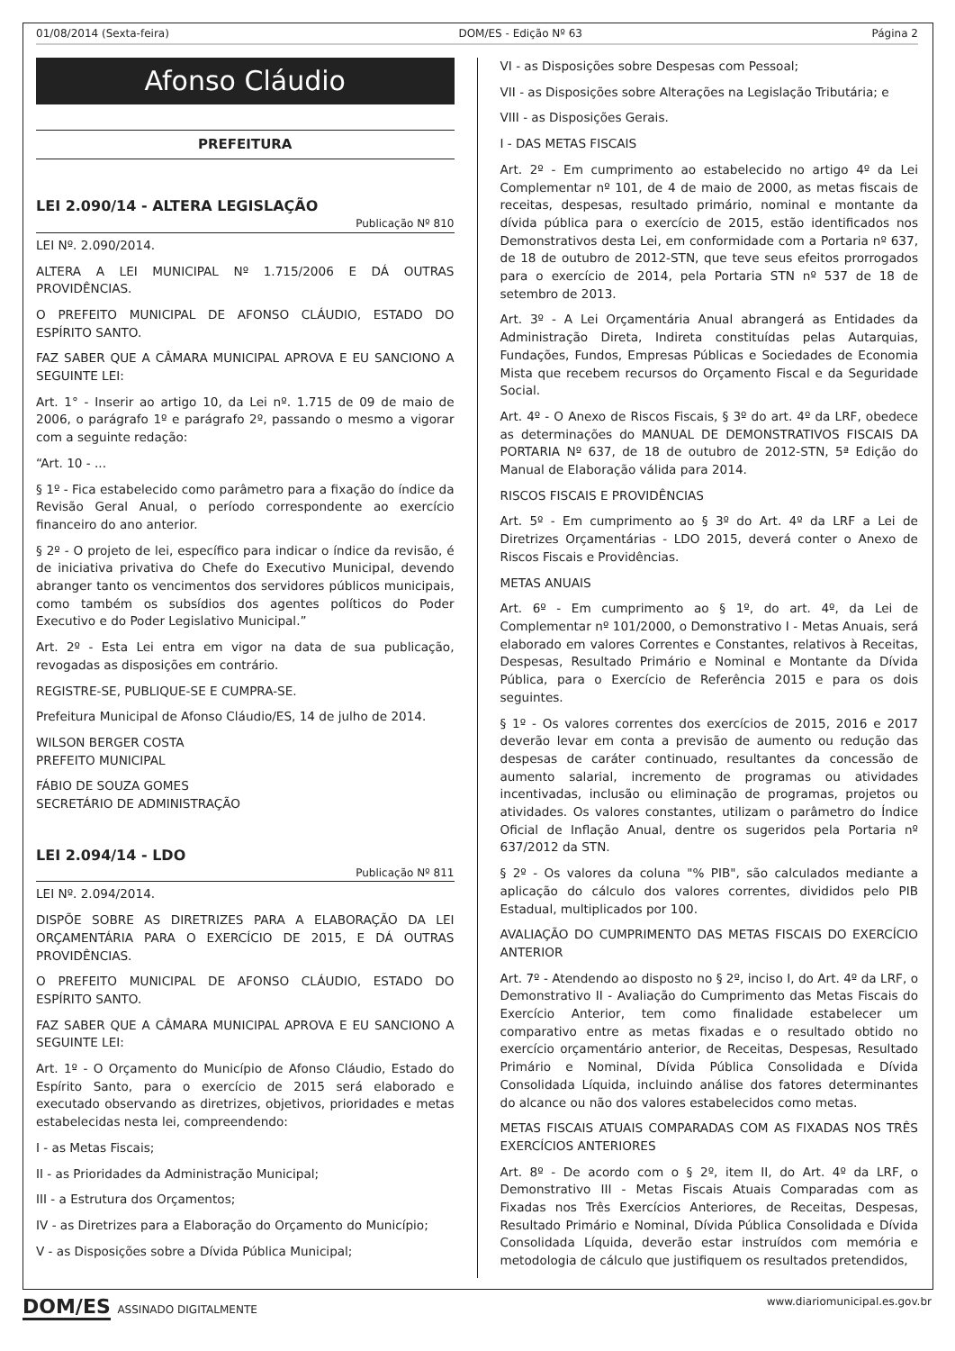01/08/2014 (Sexta-feira) DOM/ES - Edição Nº 63 Página 2
Afonso Cláudio
PREFEITURA
LEI 2.090/14 - ALTERA LEGISLAÇÃO
Publicação Nº 810
LEI Nº. 2.090/2014.
ALTERA A LEI MUNICIPAL Nº 1.715/2006 E DÁ OUTRAS PROVIDÊNCIAS.
O PREFEITO MUNICIPAL DE AFONSO CLÁUDIO, ESTADO DO ESPÍRITO SANTO.
FAZ SABER QUE A CÂMARA MUNICIPAL APROVA E EU SANCIONO A SEGUINTE LEI:
Art. 1° - Inserir ao artigo 10, da Lei nº. 1.715 de 09 de maio de 2006, o parágrafo 1º e parágrafo 2º, passando o mesmo a vigorar com a seguinte redação:
“Art. 10 - ...
§ 1º - Fica estabelecido como parâmetro para a fixação do índice da Revisão Geral Anual, o período correspondente ao exercício financeiro do ano anterior.
§ 2º - O projeto de lei, específico para indicar o índice da revisão, é de iniciativa privativa do Chefe do Executivo Municipal, devendo abranger tanto os vencimentos dos servidores públicos municipais, como também os subsídios dos agentes políticos do Poder Executivo e do Poder Legislativo Municipal.”
Art. 2º - Esta Lei entra em vigor na data de sua publicação, revogadas as disposições em contrário.
REGISTRE-SE, PUBLIQUE-SE E CUMPRA-SE.
Prefeitura Municipal de Afonso Cláudio/ES, 14 de julho de 2014.
WILSON BERGER COSTA
PREFEITO MUNICIPAL
FÁBIO DE SOUZA GOMES
SECRETÁRIO DE ADMINISTRAÇÃO
LEI 2.094/14 - LDO
Publicação Nº 811
LEI Nº. 2.094/2014.
DISPÕE SOBRE AS DIRETRIZES PARA A ELABORAÇÃO DA LEI ORÇAMENTÁRIA PARA O EXERCÍCIO DE 2015, E DÁ OUTRAS PROVIDÊNCIAS.
O PREFEITO MUNICIPAL DE AFONSO CLÁUDIO, ESTADO DO ESPÍRITO SANTO.
FAZ SABER QUE A CÂMARA MUNICIPAL APROVA E EU SANCIONO A SEGUINTE LEI:
Art. 1º - O Orçamento do Município de Afonso Cláudio, Estado do Espírito Santo, para o exercício de 2015 será elaborado e executado observando as diretrizes, objetivos, prioridades e metas estabelecidas nesta lei, compreendendo:
I - as Metas Fiscais;
II - as Prioridades da Administração Municipal;
III - a Estrutura dos Orçamentos;
IV - as Diretrizes para a Elaboração do Orçamento do Município;
V - as Disposições sobre a Dívida Pública Municipal;
VI - as Disposições sobre Despesas com Pessoal;
VII - as Disposições sobre Alterações na Legislação Tributária; e
VIII - as Disposições Gerais.
I - DAS METAS FISCAIS
Art. 2º - Em cumprimento ao estabelecido no artigo 4º da Lei Complementar nº 101, de 4 de maio de 2000, as metas fiscais de receitas, despesas, resultado primário, nominal e montante da dívida pública para o exercício de 2015, estão identificados nos Demonstrativos desta Lei, em conformidade com a Portaria nº 637, de 18 de outubro de 2012-STN, que teve seus efeitos prorrogados para o exercício de 2014, pela Portaria STN nº 537 de 18 de setembro de 2013.
Art. 3º - A Lei Orçamentária Anual abrangerá as Entidades da Administração Direta, Indireta constituídas pelas Autarquias, Fundações, Fundos, Empresas Públicas e Sociedades de Economia Mista que recebem recursos do Orçamento Fiscal e da Seguridade Social.
Art. 4º - O Anexo de Riscos Fiscais, § 3º do art. 4º da LRF, obedece as determinações do MANUAL DE DEMONSTRATIVOS FISCAIS DA PORTARIA Nº 637, de 18 de outubro de 2012-STN, 5ª Edição do Manual de Elaboração válida para 2014.
RISCOS FISCAIS E PROVIDÊNCIAS
Art. 5º - Em cumprimento ao § 3º do Art. 4º da LRF a Lei de Diretrizes Orçamentárias - LDO 2015, deverá conter o Anexo de Riscos Fiscais e Providências.
METAS ANUAIS
Art. 6º - Em cumprimento ao § 1º, do art. 4º, da Lei de Complementar nº 101/2000, o Demonstrativo I - Metas Anuais, será elaborado em valores Correntes e Constantes, relativos à Receitas, Despesas, Resultado Primário e Nominal e Montante da Dívida Pública, para o Exercício de Referência 2015 e para os dois seguintes.
§ 1º - Os valores correntes dos exercícios de 2015, 2016 e 2017 deverão levar em conta a previsão de aumento ou redução das despesas de caráter continuado, resultantes da concessão de aumento salarial, incremento de programas ou atividades incentivadas, inclusão ou eliminação de programas, projetos ou atividades. Os valores constantes, utilizam o parâmetro do Índice Oficial de Inflação Anual, dentre os sugeridos pela Portaria nº 637/2012 da STN.
§ 2º - Os valores da coluna "% PIB", são calculados mediante a aplicação do cálculo dos valores correntes, divididos pelo PIB Estadual, multiplicados por 100.
AVALIAÇÃO DO CUMPRIMENTO DAS METAS FISCAIS DO EXERCÍCIO ANTERIOR
Art. 7º - Atendendo ao disposto no § 2º, inciso I, do Art. 4º da LRF, o Demonstrativo II - Avaliação do Cumprimento das Metas Fiscais do Exercício Anterior, tem como finalidade estabelecer um comparativo entre as metas fixadas e o resultado obtido no exercício orçamentário anterior, de Receitas, Despesas, Resultado Primário e Nominal, Dívida Pública Consolidada e Dívida Consolidada Líquida, incluindo análise dos fatores determinantes do alcance ou não dos valores estabelecidos como metas.
METAS FISCAIS ATUAIS COMPARADAS COM AS FIXADAS NOS TRÊS EXERCÍCIOS ANTERIORES
Art. 8º - De acordo com o § 2º, item II, do Art. 4º da LRF, o Demonstrativo III - Metas Fiscais Atuais Comparadas com as Fixadas nos Três Exercícios Anteriores, de Receitas, Despesas, Resultado Primário e Nominal, Dívida Pública Consolidada e Dívida Consolidada Líquida, deverão estar instruídos com memória e metodologia de cálculo que justifiquem os resultados pretendidos,
DOM/ES ASSINADO DIGITALMENTE www.diariomunicipal.es.gov.br